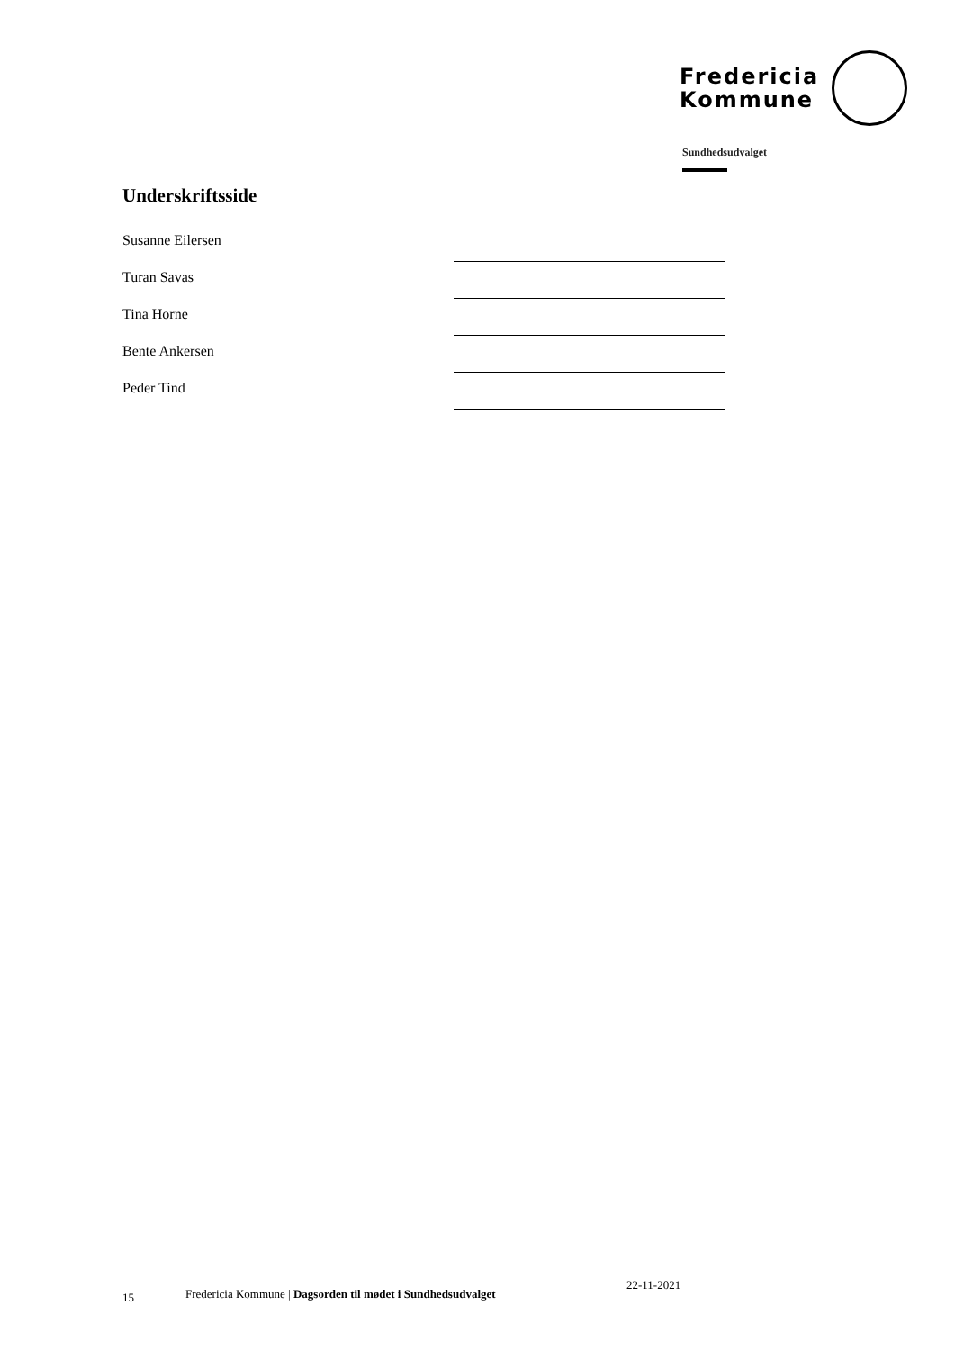Fredericia
Kommune
Sundhedsudvalget
Underskriftsside
Susanne Eilersen
Turan Savas
Tina Horne
Bente Ankersen
Peder Tind
15 Fredericia Kommune | Dagsorden til mødet i Sundhedsudvalget 22-11-2021